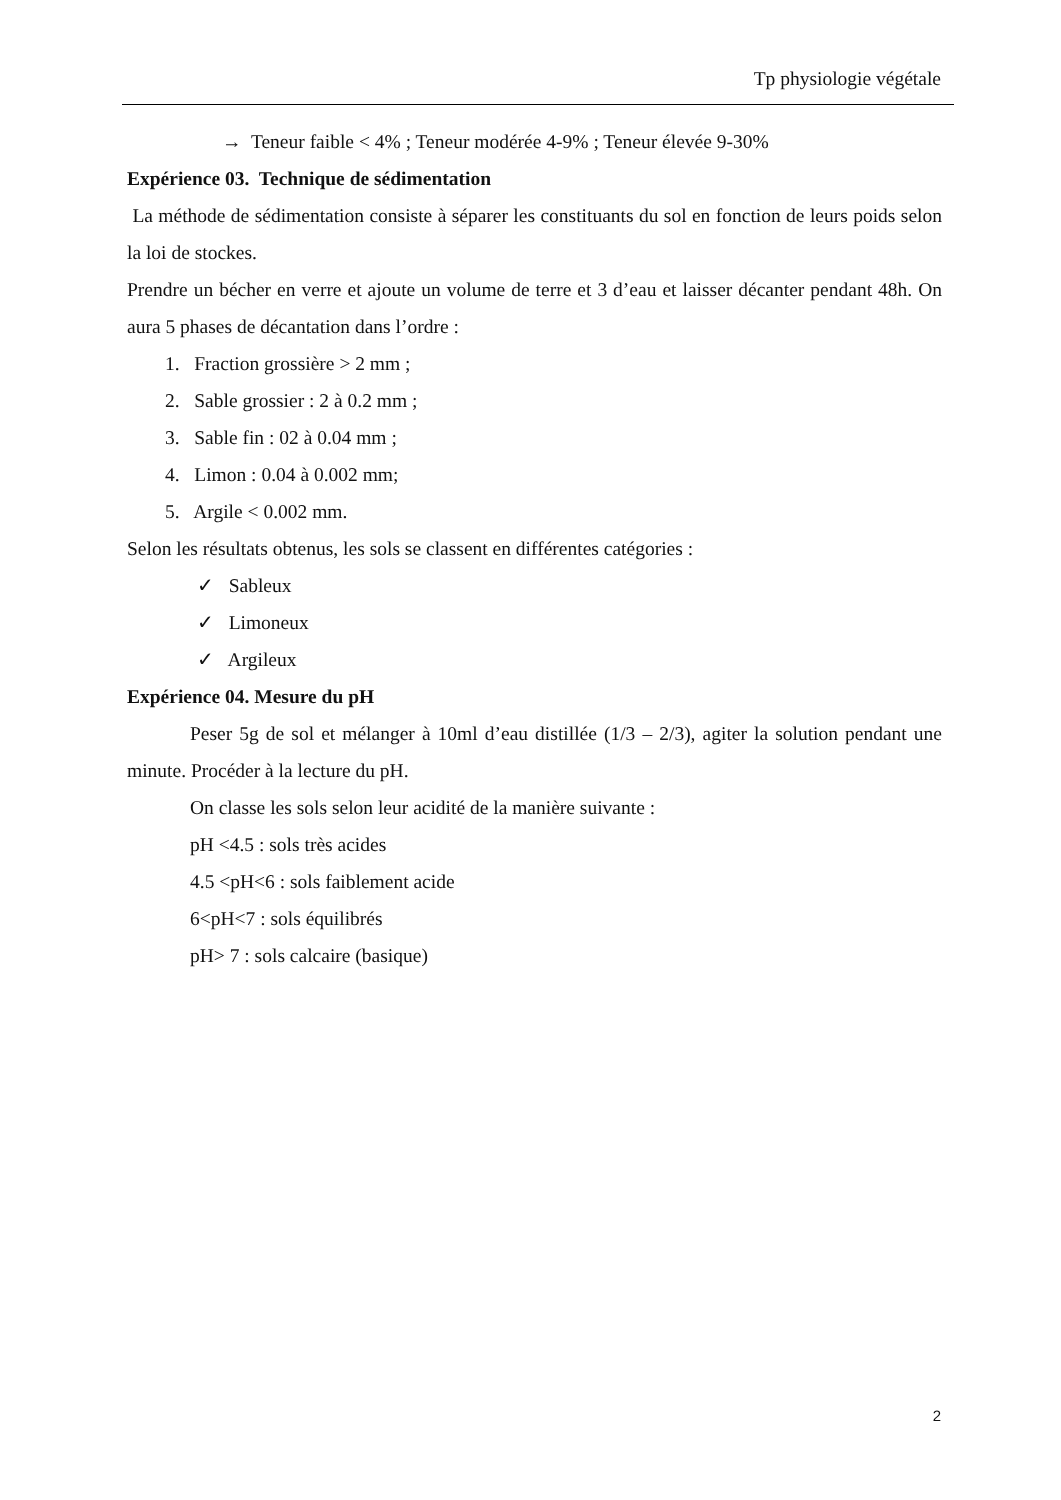Tp physiologie végétale
→ Teneur faible < 4% ; Teneur modérée 4-9% ; Teneur élevée 9-30%
Expérience 03. Technique de sédimentation
La méthode de sédimentation consiste à séparer les constituants du sol en fonction de leurs poids selon la loi de stockes.
Prendre un bécher en verre et ajoute un volume de terre et 3 d’eau et laisser décanter pendant 48h. On aura 5 phases de décantation dans l’ordre :
1. Fraction grossière > 2 mm ;
2. Sable grossier : 2 à 0.2 mm ;
3. Sable fin : 02 à 0.04 mm ;
4. Limon : 0.04 à 0.002 mm;
5. Argile < 0.002 mm.
Selon les résultats obtenus, les sols se classent en différentes catégories :
✓ Sableux
✓ Limoneux
✓ Argileux
Expérience 04. Mesure du pH
Peser 5g de sol et mélanger à 10ml d’eau distillée (1/3 – 2/3), agiter la solution pendant une minute. Procéder à la lecture du pH.
On classe les sols selon leur acidité de la manière suivante :
pH <4.5 : sols très acides
4.5 <pH<6 : sols faiblement acide
6<pH<7 : sols équilibrés
pH> 7 : sols calcaire (basique)
2